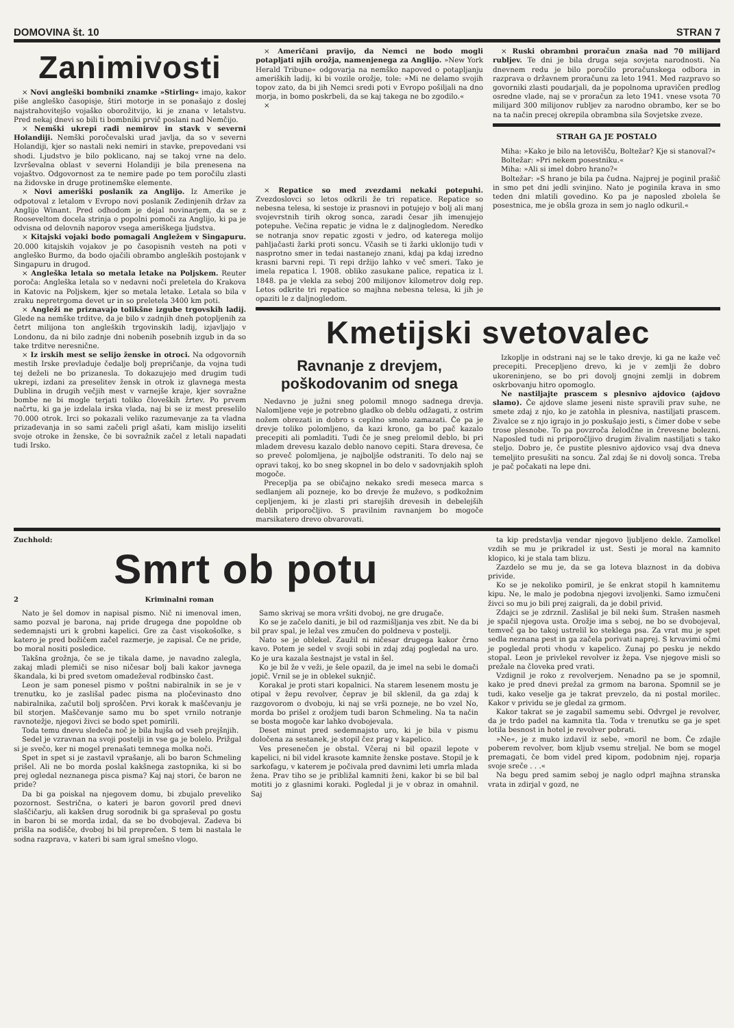DOMOVINA št. 10 STRAN 7
Zanimivosti
× Novi angleški bombniki znamke »Stirling« imajo, kakor piše angleško časopisje, štiri motorje in se ponašajo z doslej najstrahovitejšo vojaško oborožitvijo, ki je znana v letalstvu. Pred nekaj dnevi so bili ti bombniki prvič poslani nad Nemčijo.
× Nemški ukrepi radi nemirov in stavk v severni Holandiji. Nemški poročevalski urad javlja, da so v severni Holandiji, kjer so nastali neki nemiri in stavke, prepovedani vsi shodi. Ljudstvo je bilo poklicano, naj se takoj vrne na delo. Izvrševalna oblast v severni Holandiji je bila prenesena na vojaštvo. Odgovornost za te nemire pade po tem poročilu zlasti na židovske in druge protinemške elemente.
× Novi ameriški poslanik za Anglijo. Iz Amerike je odpotoval z letalom v Evropo novi poslanik Zedinjenih držav za Anglijo Winant. Pred odhodom je dejal novinarjem, da se z Rooseveltom docela strinja o popolni pomoči za Anglijo, ki pa je odvisna od delovnih naporov vsega ameriškega ljudstva.
× Kitajski vojaki bodo pomagali Angležem v Singapuru. 20.000 kitajskih vojakov je po časopisnih vesteh na poti v angleško Burmo, da bodo ojačili obrambo angleških postojank v Singapuru in drugod.
× Angleška letala so metala letake na Poljskem. Reuter poroča: Angleška letala so v nedavni noči preletela do Krakova in Katovic na Poljskem, kjer so metala letake. Letala so bila v zraku nepretrgoma devet ur in so preletela 3400 km poti.
× Angleži ne priznavajo tolikšne izgube trgovskih ladij. Glede na nemške trditve, da je bilo v zadnjih dneh potopljenih za četrt milijona ton angleških trgovinskih ladij, izjavljajo v Londonu, da ni bilo zadnje dni nobenih posebnih izgub in da so take trditve neresnične.
× Iz irskih mest se selijo ženske in otroci. Na odgovornih mestih Irske prevladuje čedalje bolj prepričanje, da vojna tudi tej deželi ne bo prizanesla. To dokazujejo med drugim tudi ukrepi, izdani za preselitev žensk in otrok iz glavnega mesta Dublina in drugih večjih mest v varnejše kraje, kjer sovražne bombe ne bi mogle terjati toliko človeških žrtev. Po prvem načrtu, ki ga je izdelala irska vlada, naj bi se iz mest preselilo 70.000 otrok. Irci so pokazali veliko razumevanje za ta vladna prizadevanja in so sami začeli prigl ašati, kam mislijo izseliti svoje otroke in ženske, če bi sovražnik začel z letali napadati tudi Irsko.
× Američani pravijo, da Nemci ne bodo mogli potapljati njih orožja, namenjenega za Anglijo. »New York Herald Tribune« odgovarja na nemško napoved o potapljanju ameriških ladij, ki bi vozile orožje, tole: »Mi ne delamo svojih topov zato, da bi jih Nemci sredi poti v Evropo pošiljali na dno morja, in bomo poskrbeli, da se kaj takega ne bo zgodilo.«
×
× Repatice so med zvezdami nekaki potepuhi. Zvezdoslovci so letos odkrili že tri repatice. Repatice so nebesna telesa, ki sestoje iz prasnovi in potujejo v bolj ali manj svojevrstnih tirih okrog sonca, zaradi česar jih imenujejo potepuhe. Večina repatic je vidna le z daljnogledom. Neredko se notranja snov repatic zgosti v jedro, od katerega molijo pahljačasti žarki proti soncu. Včasih se ti žarki uklonijo tudi v nasprotno smer in tedai nastanejo znani, kdaj pa kdaj izredno krasni barvni repi. Ti repi držijo lahko v več smeri. Tako je imela repatica l. 1908. obliko zasukane palice, repatica iz l. 1848. pa je vlekla za seboj 200 milijonov kilometrov dolg rep. Letos odkrite tri repatice so majhna nebesna telesa, ki jih je opaziti le z daljnogledom.
× Ruski obrambni proračun znaša nad 70 milijard rubljev. Te dni je bila druga seja sovjeta narodnosti. Na dnevnem redu je bilo poročilo proračunskega odbora in razprava o državnem proračunu za leto 1941. Med razpravo so govorniki zlasti poudarjali, da je popolnoma upravičen predlog osredne vlade, naj se v proračun za leto 1941. vnese vsota 70 milijard 300 milijonov rubljev za narodno obrambo, ker se bo na ta način precej okrepila obrambna sila Sovjetske zveze.
STRAH GA JE POSTALO
Miha: »Kako je bilo na letovišču, Boltežar? Kje si stanoval?«
Boltežar: »Pri nekem posestniku.«
Miha: »Ali si imel dobro hrano?«
Boltežar: »S hrano je bila pa čudna. Najprej je poginil prašič in smo pet dni jedli svinjino. Nato je poginila krava in smo teden dni mlatili govedino. Ko pa je naposled zbolela še posestnica, me je obšla groza in sem jo naglo odkuril.«
Kmetijski svetovalec
Ravnanje z drevjem, poškodovanim od snega
Nedavno je južni sneg polomil mnogo sadnega drevja. Nalomljene veje je potrebno gladko ob deblu odžagati, z ostrim nožem obrezati in dobro s cepilno smolo zamazati. Če pa je drevje toliko polomljeno, da kazi krono, ga bo pač kazalo precepiti ali pomladiti. Tudi če je sneg prelomil deblo, bi pri mladem drevesu kazalo deblo nanovo cepiti. Stara drevesa, če so preveč polomljena, je najboljše odstraniti. To delo naj se opravi takoj, ko bo sneg skopnel in bo delo v sadovnjakih sploh mogoče.
Precepljа pa se običajno nekako sredi meseca marca s sedlanjem ali pozneje, ko bo drevje že muževo, s podkožnim cepljenjem, ki je zlasti pri starejših drevesih in debelejših deblih priporočljivo. S pravilnim ravnanjem bo mogoče marsikatero drevo obvarovati.
Izkoplje in odstrani naj se le tako drevje, ki ga ne kaže več precepiti. Precepljeno drevo, ki je v zemlji že dobro ukoreninjeno, se bo pri dovolj gnojni zemlji in dobrem oskrbovanju hitro opomoglo.
Ne nastiljajte prascem s plesnivo ajdovico (ajdovo slamo). Če ajdove slame jeseni niste spravili prav suhe, ne smete zdaj z njo, ko je zatohla in plesniva, nastiljati prascem. Živalce se z njo igrajo in jo poskušajo jesti, s čimer dobe v sebe trose plesnobe. To pa povzroča želodčne in črevesne bolezni. Naposled tudi ni priporočljivo drugim živalim nastiljati s tako steljo. Dobro je, če pustite plesnivo ajdovico vsaj dva dneva temeljito presušiti na soncu. Žal zdaj še ni dovolj sonca. Treba je pač počakati na lepe dni.
Zuchhold:
Smrt ob potu
2 Kriminalni roman
Nato je šel domov in napisal pismo. Nič ni imenoval imen, samo pozval je barona, naj pride drugega dne popoldne ob sedemnajsti uri k grobni kapelici. Gre za čast visokošolke, s katero je pred božičem začel razmerje, je zapisal. Če ne pride, bo moral nositi posledice.
Takšna grožnja, če se je tikala dame, je navadno zalegla, zakaj mladi plemiči se niso ničesar bolj bali kakor javnega škandala, ki bi pred svetom omadeževal rodbinsko čast.
Leon je sam ponesel pismo v poštni nabiralnik in se je v trenutku, ko je zaslišal padec pisma na pločevinasto dno nabiralnika, začutil bolj sproščen. Prvi korak k maščevanju je bil storjen. Maščevanje samo mu bo spet vrnilo notranje ravnotežje, njegovi živci se bodo spet pomirili.
Toda temu dnevu sledeča noč je bila hujša od vseh prejšnjih.
Sedel je vzravnan na svoji postelji in vse ga je bolelo. Prižgal si je svečo, ker ni mogel prenašati temnega molka noči.
Spet in spet si je zastavil vprašanje, ali bo baron Schmeling prišel. Ali ne bo morda poslal kakšnega zastopnika, ki si bo prej ogledal neznanega pisca pisma? Kaj naj stori, če baron ne pride?
Da bi ga poiskal na njegovem domu, bi zbujalo preveliko pozornost. Sestrična, o kateri je baron govoril pred dnevi slaščičarju, ali kakšen drug sorodnik bi ga spraševal po gostu in baron bi se morda izdal, da se bo dvobojeval. Zadeva bi prišla na sodišče, dvoboj bi bil preprečen. S tem bi nastala le sodna razprava, v kateri bi sam igral smešno vlogo.
Samo skrivaj se mora vršiti dvoboj, ne gre drugače.
Ko se je začelo daniti, je bil od razmišljanja ves zbit. Ne da bi bil prav spal, je ležal ves zmučen do poldneva v postelji.
Nato se je oblekel. Zaužil ni ničesar drugega kakor črno kavo. Potem je sedel v svoji sobi in zdaj zdaj pogledal na uro. Ko je ura kazala šestnajst je vstal in šel.
Ko je bil že v veži, je šele opazil, da je imel na sebi le domači jopič. Vrnil se je in oblekel suknjič.
Korakal je proti stari kopalnici. Na starem lesenem mostu je otipal v žepu revolver, čeprav je bil sklenil, da ga zdaj k razgovorom o dvoboju, ki naj se vrši pozneje, ne bo vzel No, morda bo prišel z orožjem tudi baron Schmeling. Na ta način se bosta mogoče kar lahko dvobojevala.
Deset minut pred sedemnajsto uro, ki je bila v pismu določena za sestanek, je stopil čez prag v kapelico.
Ves presenečen je obstal. Včeraj ni bil opazil lepote v kapelici, ni bil videl krasote kamnite ženske postave. Stopil je k sarkofagu, v katerem je počivala pred davnimi leti umrla mlada žena. Prav tiho se je približal kamniti ženi, kakor bi se bil bal motiti jo z glasnimi koraki. Pogledal ji je v obraz in omahnil. Saj
ta kip predstavlja vendar njegovo ljubljeno dekle. Zamolkel vzdih se mu je prikradel iz ust. Sesti je moral na kamnito klopico, ki je stala tam blizu.
Zazdelo se mu je, da se ga loteva blaznost in da dobiva privide.
Ko se je nekoliko pomiril, je še enkrat stopil h kamnitemu kipu. Ne, le malo je podobna njegovi izvoljenki. Samo izmučeni živci so mu jo bili prej zaigrali, da je dobil privid.
Zdajci se je zdrznil. Zaslišal je bil neki šum. Strašen nasmeh je spačil njegova usta. Orožje ima s seboj, ne bo se dvobojeval, temveč ga bo takoj ustrelil ko steklega psa. Za vrat mu je spet sedla neznana pest in ga začela porivati naprej. S krvavimi očmi je pogledal proti vhodu v kapelico. Zunaj po pesku je nekdo stopal. Leon je privlekel revolver iz žepa. Vse njegove misli so prežale na človeka pred vrati.
Vzdignil je roko z revolverjem. Nenadno pa se je spomnil, kako je pred dnevi prežal za grmom na barona. Spomnil se je tudi, kako veselje ga je takrat prevzelo, da ni postal morilec. Kakor v prividu se je gledal za grmom.
Kakor takrat se je zagabil samemu sebi. Odvrgel je revolver, da je trdo padel na kamnita tla. Toda v trenutku se ga je spet lotila besnost in hotel je revolver pobrati.
»Ne«, je z muko izdavil iz sebe, »moril ne bom. Če zdajle poberem revolver, bom kljub vsemu streljal. Ne bom se mogel premagati, če bom videl pred kipom, podobnim njej, roparja svoje sreče . . .«
Na begu pred samim seboj je naglo odprl majhna stranska vrata in zdirjal v gozd, ne